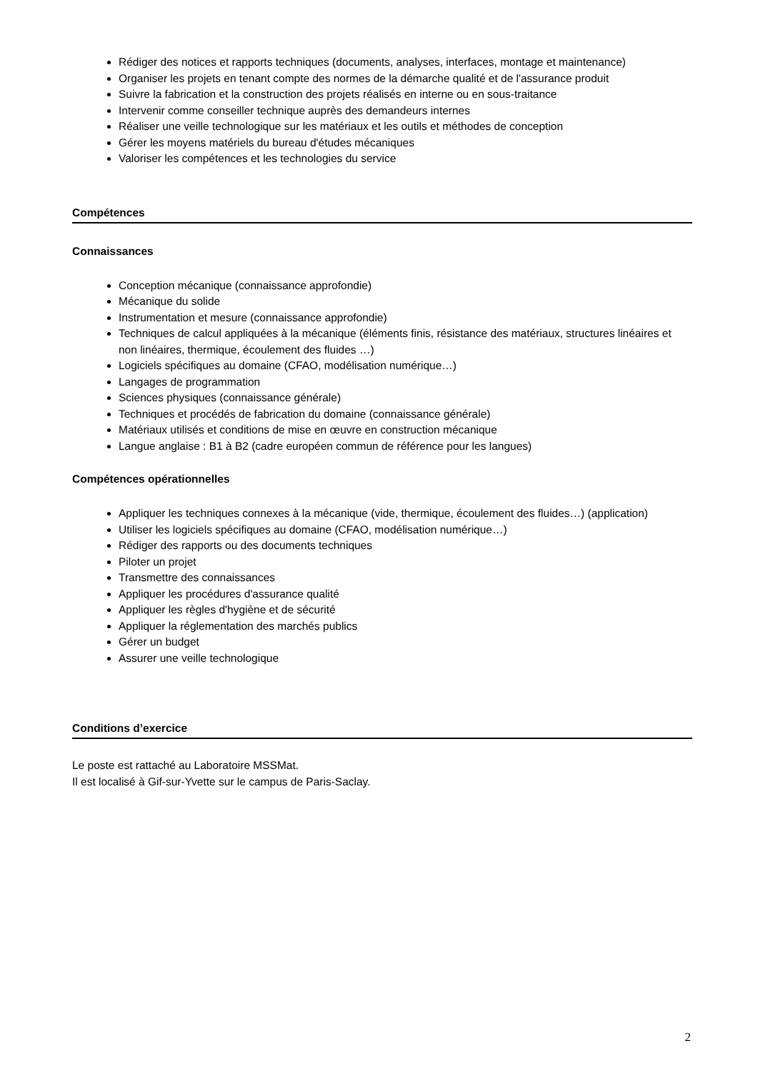Rédiger des notices et rapports techniques (documents, analyses, interfaces, montage et maintenance)
Organiser les projets en tenant compte des normes de la démarche qualité et de l'assurance produit
Suivre la fabrication et la construction des projets réalisés en interne ou en sous-traitance
Intervenir comme conseiller technique auprès des demandeurs internes
Réaliser une veille technologique sur les matériaux et les outils et méthodes de conception
Gérer les moyens matériels du bureau d'études mécaniques
Valoriser les compétences et les technologies du service
Compétences
Connaissances
Conception mécanique (connaissance approfondie)
Mécanique du solide
Instrumentation et mesure (connaissance approfondie)
Techniques de calcul appliquées à la mécanique (éléments finis, résistance des matériaux, structures linéaires et non linéaires, thermique, écoulement des fluides …)
Logiciels spécifiques au domaine (CFAO, modélisation numérique…)
Langages de programmation
Sciences physiques (connaissance générale)
Techniques et procédés de fabrication du domaine (connaissance générale)
Matériaux utilisés et conditions de mise en œuvre en construction mécanique
Langue anglaise : B1 à B2 (cadre européen commun de référence pour les langues)
Compétences opérationnelles
Appliquer les techniques connexes à la mécanique (vide, thermique, écoulement des fluides…) (application)
Utiliser les logiciels spécifiques au domaine (CFAO, modélisation numérique…)
Rédiger des rapports ou des documents techniques
Piloter un projet
Transmettre des connaissances
Appliquer les procédures d'assurance qualité
Appliquer les règles d'hygiène et de sécurité
Appliquer la réglementation des marchés publics
Gérer un budget
Assurer une veille technologique
Conditions d’exercice
Le poste est rattaché au Laboratoire MSSMat.
Il est localisé à Gif-sur-Yvette sur le campus de Paris-Saclay.
2